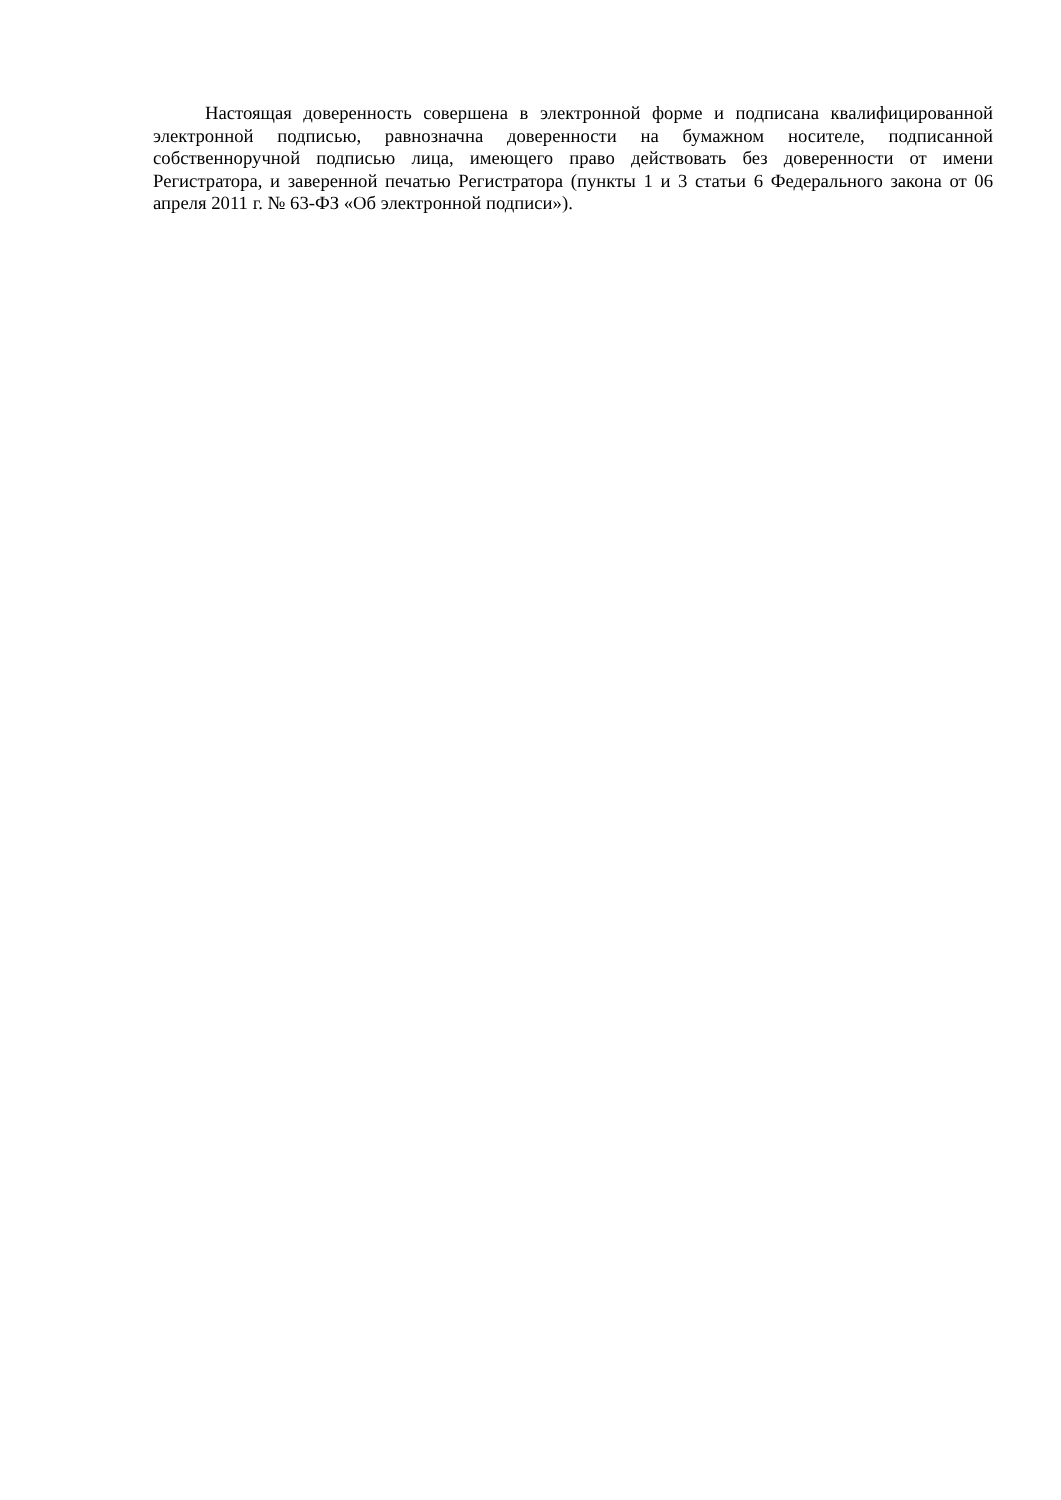Настоящая доверенность совершена в электронной форме и подписана квалифицированной электронной подписью, равнозначна доверенности на бумажном носителе, подписанной собственноручной подписью лица, имеющего право действовать без доверенности от имени Регистратора, и заверенной печатью Регистратора (пункты 1 и 3 статьи 6 Федерального закона от 06 апреля 2011 г. № 63-ФЗ «Об электронной подписи»).